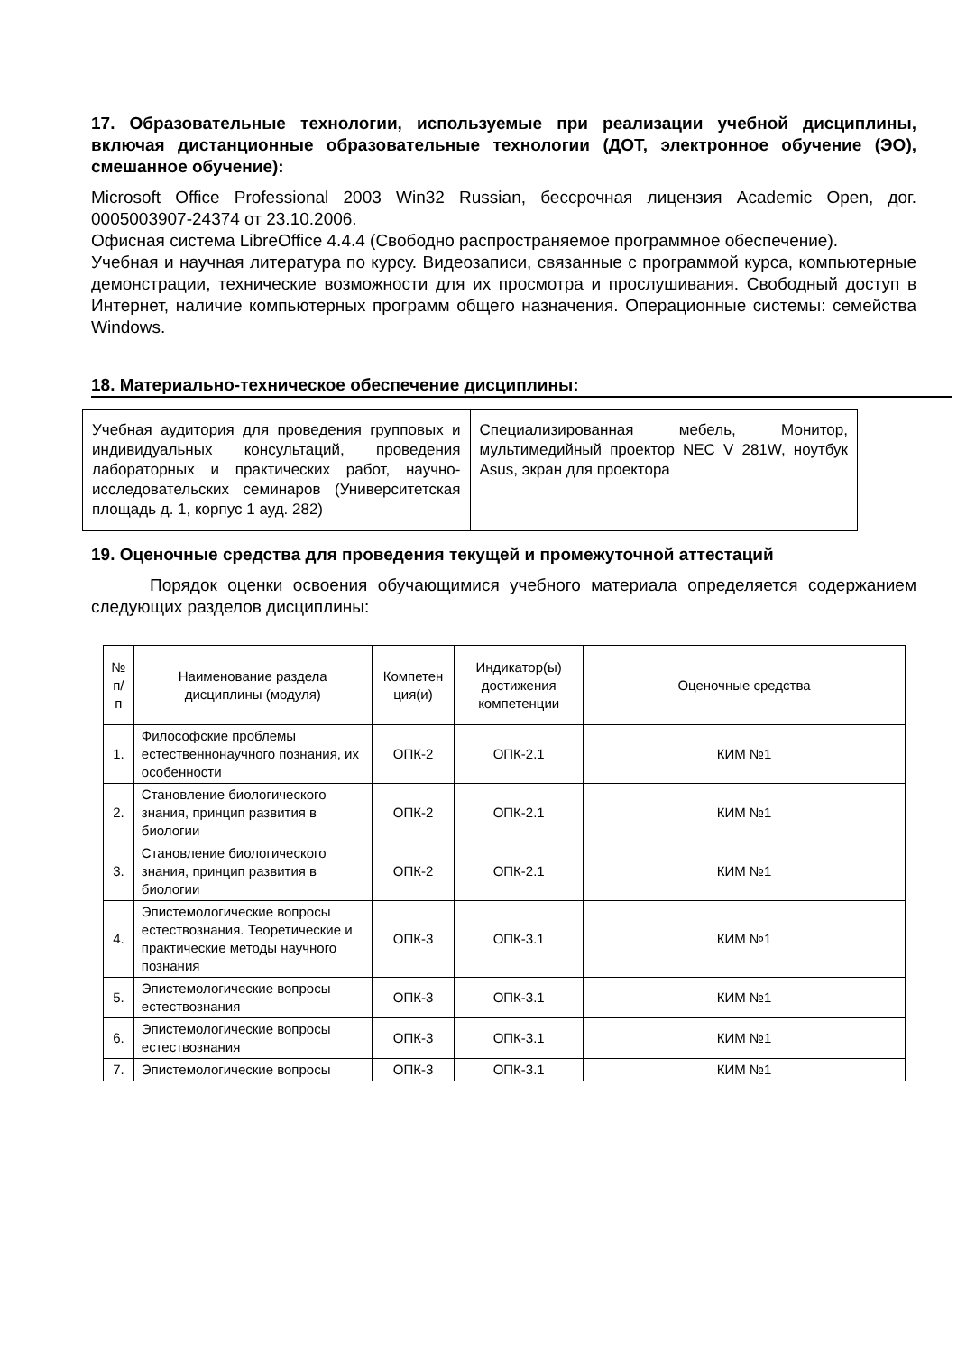17. Образовательные технологии, используемые при реализации учебной дисциплины, включая дистанционные образовательные технологии (ДОТ, электронное обучение (ЭО), смешанное обучение):
Microsoft Office Professional 2003 Win32 Russian, бессрочная лицензия Academic Open, дог. 0005003907-24374 от 23.10.2006.
Офисная система LibreOffice 4.4.4 (Свободно распространяемое программное обеспечение).
Учебная и научная литература по курсу. Видеозаписи, связанные с программой курса, компьютерные демонстрации, технические возможности для их просмотра и прослушивания. Свободный доступ в Интернет, наличие компьютерных программ общего назначения. Операционные системы: семейства Windows.
18. Материально-техническое обеспечение дисциплины:
| Учебная аудитория для проведения групповых и индивидуальных консультаций, проведения лабораторных и практических работ, научно-исследовательских семинаров (Университетская площадь д. 1, корпус 1 ауд. 282) | Специализированная мебель, Монитор, мультимедийный проектор NEC V 281W, ноутбук Asus, экран для проектора |
19. Оценочные средства для проведения текущей и промежуточной аттестаций
Порядок оценки освоения обучающимися учебного материала определяется содержанием следующих разделов дисциплины:
| № п/п | Наименование раздела дисциплины (модуля) | Компетен ция(и) | Индикатор(ы) достижения компетенции | Оценочные средства |
| --- | --- | --- | --- | --- |
| 1. | Философские проблемы естественнонаучного познания, их особенности | ОПК-2 | ОПК-2.1 | КИМ №1 |
| 2. | Становление биологического знания, принцип развития в биологии | ОПК-2 | ОПК-2.1 | КИМ №1 |
| 3. | Становление биологического знания, принцип развития в биологии | ОПК-2 | ОПК-2.1 | КИМ №1 |
| 4. | Эпистемологические вопросы естествознания. Теоретические и практические методы научного познания | ОПК-3 | ОПК-3.1 | КИМ №1 |
| 5. | Эпистемологические вопросы естествознания | ОПК-3 | ОПК-3.1 | КИМ №1 |
| 6. | Эпистемологические вопросы естествознания | ОПК-3 | ОПК-3.1 | КИМ №1 |
| 7. | Эпистемологические вопросы | ОПК-3 | ОПК-3.1 | КИМ №1 |